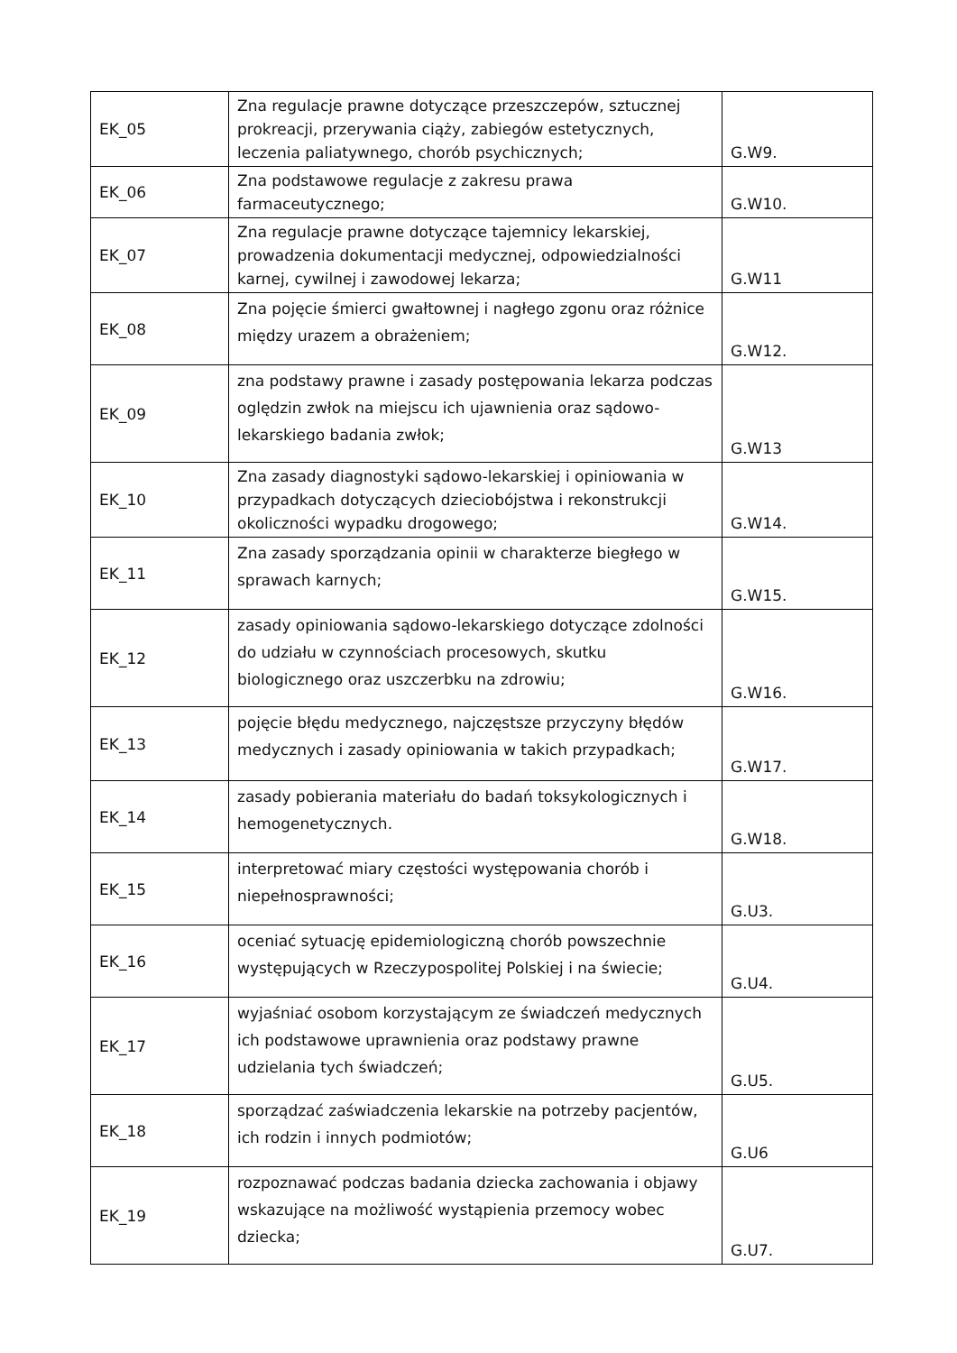| EK_05 | Zna regulacje prawne dotyczące przeszczepów, sztucznej prokreacji, przerywania ciąży, zabiegów estetycznych, leczenia paliatywnego, chorób psychicznych; | G.W9. |
| EK_06 | Zna podstawowe regulacje z zakresu prawa farmaceutycznego; | G.W10. |
| EK_07 | Zna regulacje prawne dotyczące tajemnicy lekarskiej, prowadzenia dokumentacji medycznej, odpowiedzialności karnej, cywilnej i zawodowej lekarza; | G.W11 |
| EK_08 | Zna pojęcie śmierci gwałtownej i nagłego zgonu oraz różnice między urazem a obrażeniem; | G.W12. |
| EK_09 | zna podstawy prawne i zasady postępowania lekarza podczas oględzin zwłok na miejscu ich ujawnienia oraz sądowo-lekarskiego badania zwłok; | G.W13 |
| EK_10 | Zna zasady diagnostyki sądowo-lekarskiej i opiniowania w przypadkach dotyczących dzieciobójstwa i rekonstrukcji okoliczności wypadku drogowego; | G.W14. |
| EK_11 | Zna zasady sporządzania opinii w charakterze biegłego w sprawach karnych; | G.W15. |
| EK_12 | zasady opiniowania sądowo-lekarskiego dotyczące zdolności do udziału w czynnościach procesowych, skutku biologicznego oraz uszczerbku na zdrowiu; | G.W16. |
| EK_13 | pojęcie błędu medycznego, najczęstsze przyczyny błędów medycznych i zasady opiniowania w takich przypadkach; | G.W17. |
| EK_14 | zasady pobierania materiału do badań toksykologicznych i hemogenetycznych. | G.W18. |
| EK_15 | interpretować miary częstości występowania chorób i niepełnosprawności; | G.U3. |
| EK_16 | oceniać sytuację epidemiologiczną chorób powszechnie występujących w Rzeczypospolitej Polskiej i na świecie; | G.U4. |
| EK_17 | wyjaśniać osobom korzystającym ze świadczeń medycznych ich podstawowe uprawnienia oraz podstawy prawne udzielania tych świadczeń; | G.U5. |
| EK_18 | sporządzać zaświadczenia lekarskie na potrzeby pacjentów, ich rodzin i innych podmiotów; | G.U6 |
| EK_19 | rozpoznawać podczas badania dziecka zachowania i objawy wskazujące na możliwość wystąpienia przemocy wobec dziecka; | G.U7. |